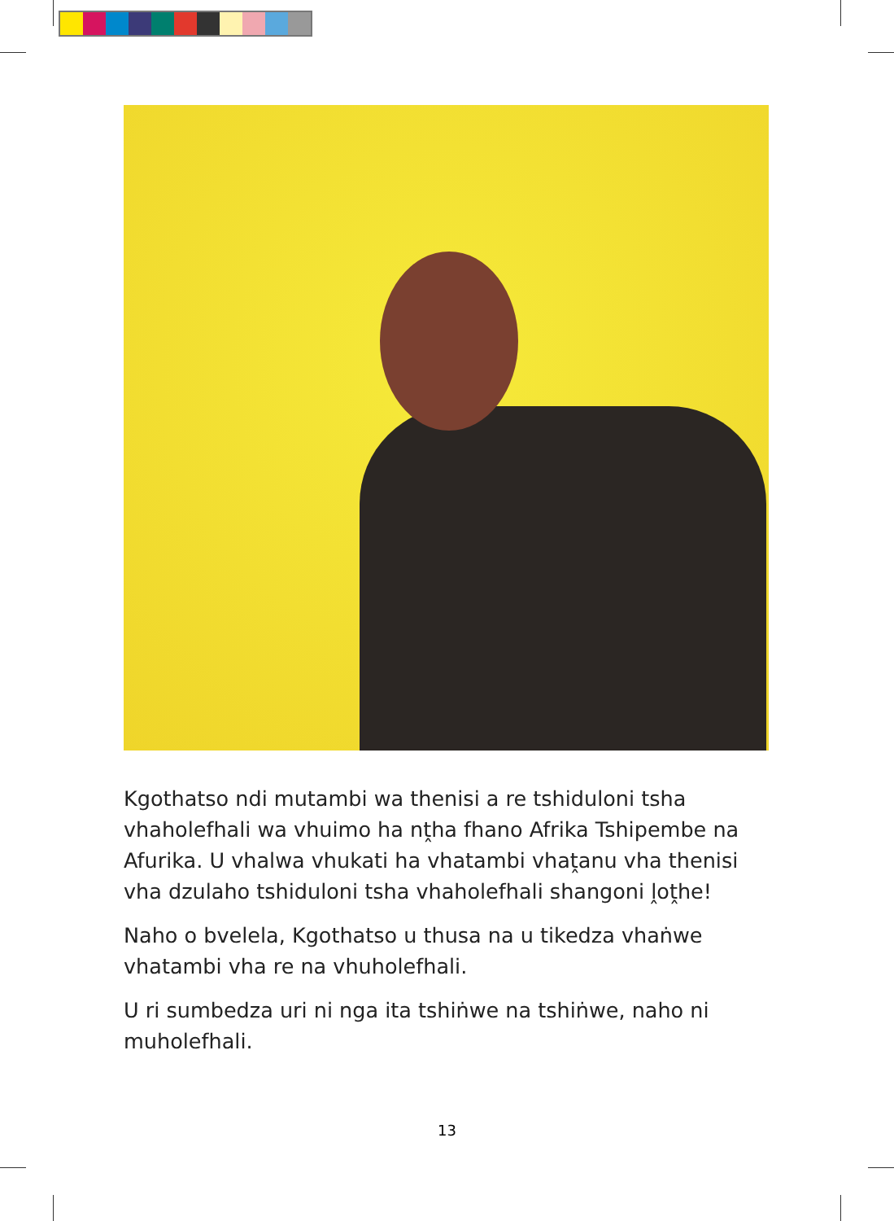Kgothatso ndi mutambi wa thenisi a re tshiduloni tsha vhaholefhali wa vhuimo ha nṱha fhano Afrika Tshipembe na Afurika. U vhalwa vhukati ha vhatambi vhaṱanu vha thenisi vha dzulaho tshiduloni tsha vhaholefhali shangoni ḽoṱhe!
Naho o bvelela, Kgothatso u thusa na u tikedza vhaṅwe vhatambi vha re na vhuholefhali.
U ri sumbedza uri ni nga ita tshiṅwe na tshiṅwe, naho ni muholefhali.
13